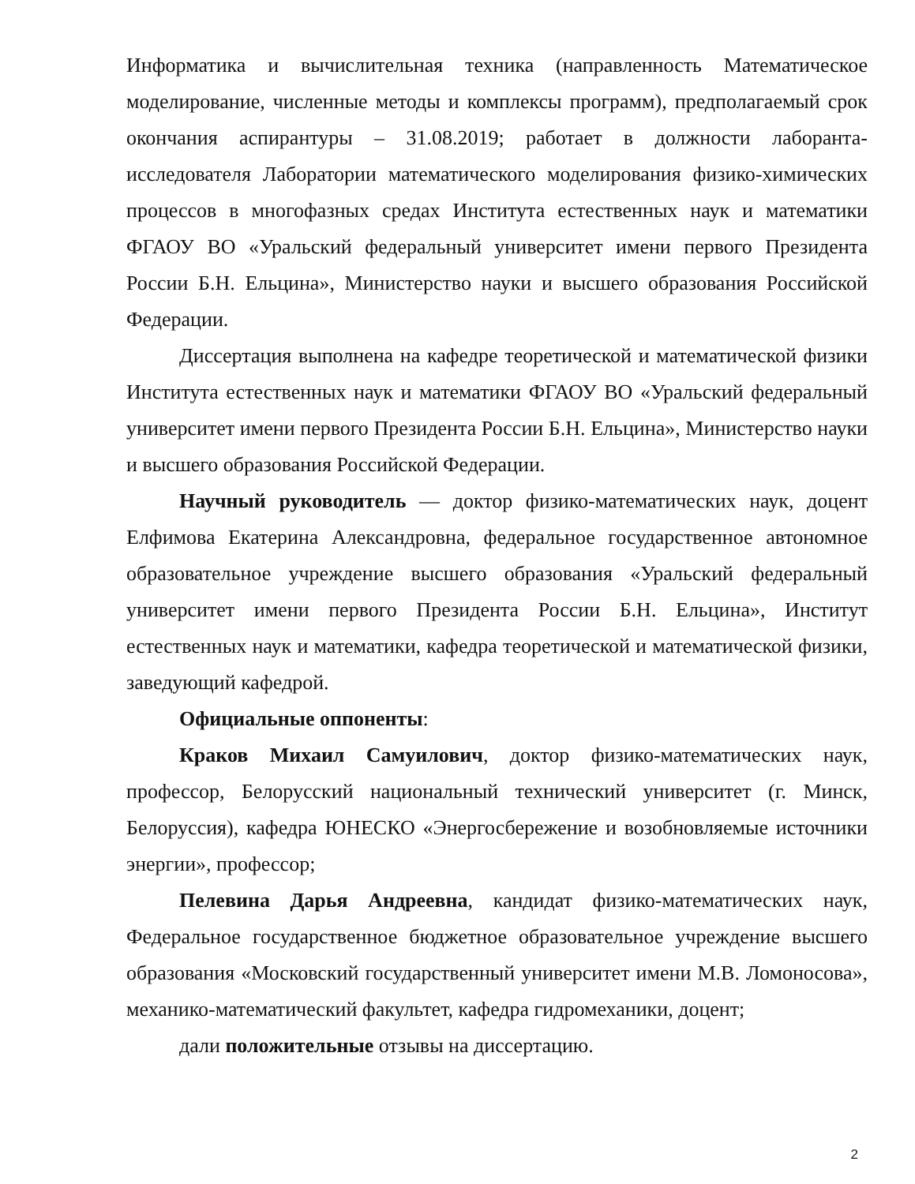Информатика и вычислительная техника (направленность Математическое моделирование, численные методы и комплексы программ), предполагаемый срок окончания аспирантуры – 31.08.2019; работает в должности лаборанта-исследователя Лаборатории математического моделирования физико-химических процессов в многофазных средах Института естественных наук и математики ФГАОУ ВО «Уральский федеральный университет имени первого Президента России Б.Н. Ельцина», Министерство науки и высшего образования Российской Федерации.
Диссертация выполнена на кафедре теоретической и математической физики Института естественных наук и математики ФГАОУ ВО «Уральский федеральный университет имени первого Президента России Б.Н. Ельцина», Министерство науки и высшего образования Российской Федерации.
Научный руководитель — доктор физико-математических наук, доцент Елфимова Екатерина Александровна, федеральное государственное автономное образовательное учреждение высшего образования «Уральский федеральный университет имени первого Президента России Б.Н. Ельцина», Институт естественных наук и математики, кафедра теоретической и математической физики, заведующий кафедрой.
Официальные оппоненты:
Краков Михаил Самуилович, доктор физико-математических наук, профессор, Белорусский национальный технический университет (г. Минск, Белоруссия), кафедра ЮНЕСКО «Энергосбережение и возобновляемые источники энергии», профессор;
Пелевина Дарья Андреевна, кандидат физико-математических наук, Федеральное государственное бюджетное образовательное учреждение высшего образования «Московский государственный университет имени М.В. Ломоносова», механико-математический факультет, кафедра гидромеханики, доцент;
дали положительные отзывы на диссертацию.
2